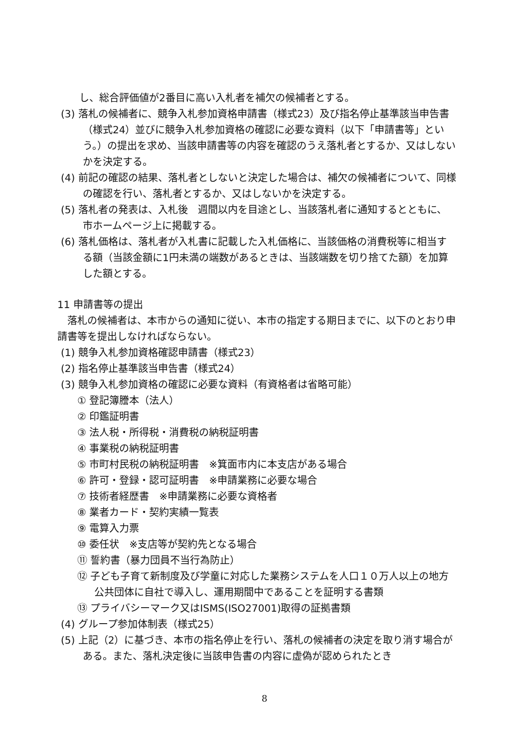し、総合評価値が2番目に高い入札者を補欠の候補者とする。
(3) 落札の候補者に、競争入札参加資格申請書（様式23）及び指名停止基準該当申告書（様式24）並びに競争入札参加資格の確認に必要な資料（以下「申請書等」という。）の提出を求め、当該申請書等の内容を確認のうえ落札者とするか、又はしないかを決定する。
(4) 前記の確認の結果、落札者としないと決定した場合は、補欠の候補者について、同様の確認を行い、落札者とするか、又はしないかを決定する。
(5) 落札者の発表は、入札後　週間以内を目途とし、当該落札者に通知するとともに、市ホームページ上に掲載する。
(6) 落札価格は、落札者が入札書に記載した入札価格に、当該価格の消費税等に相当する額（当該金額に1円未満の端数があるときは、当該端数を切り捨てた額）を加算した額とする。
11 申請書等の提出
　落札の候補者は、本市からの通知に従い、本市の指定する期日までに、以下のとおり申請書等を提出しなければならない。
(1) 競争入札参加資格確認申請書（様式23）
(2) 指名停止基準該当申告書（様式24）
(3) 競争入札参加資格の確認に必要な資料（有資格者は省略可能）
① 登記簿謄本（法人）
② 印鑑証明書
③ 法人税・所得税・消費税の納税証明書
④ 事業税の納税証明書
⑤ 市町村民税の納税証明書　※箕面市内に本支店がある場合
⑥ 許可・登録・認可証明書　※申請業務に必要な場合
⑦ 技術者経歴書　※申請業務に必要な資格者
⑧ 業者カード・契約実績一覧表
⑨ 電算入力票
⑩ 委任状　※支店等が契約先となる場合
⑪ 誓約書（暴力団員不当行為防止）
⑫ 子ども子育て新制度及び学童に対応した業務システムを人口１０万人以上の地方公共団体に自社で導入し、運用期間中であることを証明する書類
⑬ プライバシーマーク又はISMS(ISO27001)取得の証拠書類
(4) グループ参加体制表（様式25）
(5) 上記（2）に基づき、本市の指名停止を行い、落札の候補者の決定を取り消す場合がある。また、落札決定後に当該申告書の内容に虚偽が認められたとき
8